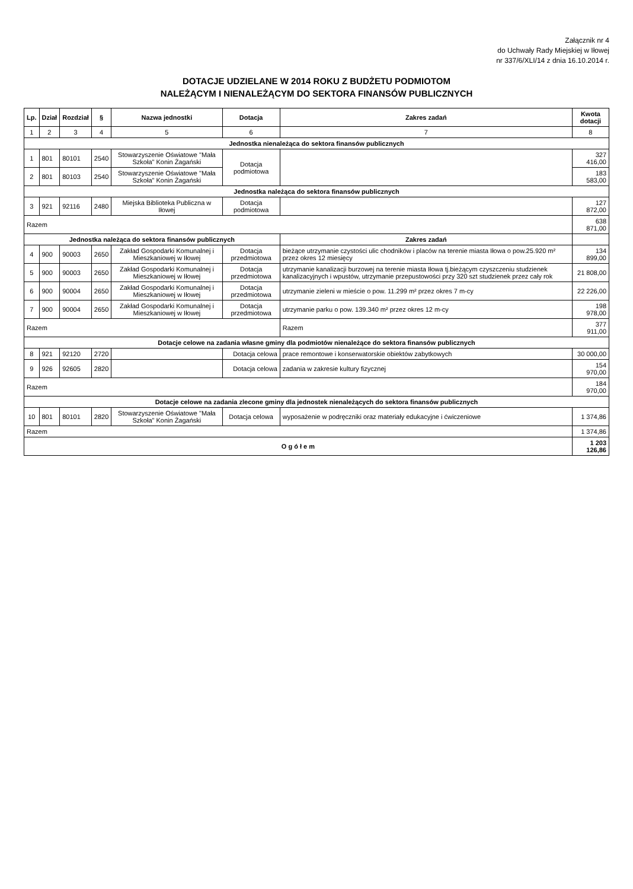Załącznik nr 4
do Uchwały Rady Miejskiej w Iłowej
nr 337/6/XLI/14 z dnia 16.10.2014 r.
DOTACJE UDZIELANE W 2014 ROKU Z BUDŻETU PODMIOTOM
NALEŻĄCYM I NIENALEŻĄCYM DO SEKTORA FINANSÓW PUBLICZNYCH
| Lp. | Dział | Rozdział | § | Nazwa jednostki | Dotacja | Zakres zadań | Kwota dotacji |
| --- | --- | --- | --- | --- | --- | --- | --- |
| 1 | 2 | 3 | 4 | 5 | 6 | 7 | 8 |
| Jednostka nienależąca do sektora finansów publicznych | | | | | | | |
| 1 | 801 | 80101 | 2540 | Stowarzyszenie Oświatowe "Mała Szkoła" Konin Żagański | Dotacja podmiotowa | | 327 416,00 |
| 2 | 801 | 80103 | 2540 | Stowarzyszenie Oświatowe "Mała Szkoła" Konin Żagański | | | 183 583,00 |
| Jednostka należąca do sektora finansów publicznych | | | | | | | |
| 3 | 921 | 92116 | 2480 | Miejska Biblioteka Publiczna w Iłowej | Dotacja podmiotowa | | 127 872,00 |
| Razem | | | | | | | 638 871,00 |
| Jednostka należąca do sektora finansów publicznych | | | | | | Zakres zadań | |
| 4 | 900 | 90003 | 2650 | Zakład Gospodarki Komunalnej i Mieszkaniowej w Iłowej | Dotacja przedmiotowa | bieżące utrzymanie czystości ulic chodników i placów na terenie miasta Iłowa o pow.25.920 m² przez okres 12 miesięcy | 134 899,00 |
| 5 | 900 | 90003 | 2650 | Zakład Gospodarki Komunalnej i Mieszkaniowej w Iłowej | Dotacja przedmiotowa | utrzymanie kanalizacji burzowej na terenie miasta Iłowa tj.bieżącym czyszczeniu studzienek kanalizacyjnych i wpustów, utrzymanie przepustowości przy 320 szt studzienek przez cały rok | 21 808,00 |
| 6 | 900 | 90004 | 2650 | Zakład Gospodarki Komunalnej i Mieszkaniowej w Iłowej | Dotacja przedmiotowa | utrzymanie zieleni w mieście o pow. 11.299 m² przez okres 7 m-cy | 22 226,00 |
| 7 | 900 | 90004 | 2650 | Zakład Gospodarki Komunalnej i Mieszkaniowej w Iłowej | Dotacja przedmiotowa | utrzymanie parku o pow. 139.340 m² przez okres 12 m-cy | 198 978,00 |
| Razem | | | | | | Razem | 377 911,00 |
| Dotacje celowe na zadania własne gminy dla podmiotów nienależące do sektora finansów publicznych | | | | | | | |
| 8 | 921 | 92120 | 2720 | | Dotacja celowa | prace remontowe i konserwatorskie obiektów zabytkowych | 30 000,00 |
| 9 | 926 | 92605 | 2820 | | Dotacja celowa | zadania w zakresie kultury fizycznej | 154 970,00 |
| Razem | | | | | | | 184 970,00 |
| Dotacje celowe na zadania zlecone gminy dla jednostek nienależących do sektora finansów publicznych | | | | | | | |
| 10 | 801 | 80101 | 2820 | Stowarzyszenie Oświatowe "Mała Szkoła" Konin Żagański | Dotacja celowa | wyposażenie w podręczniki oraz materiały edukacyjne i ćwiczeniowe | 1 374,86 |
| Razem | | | | | | | 1 374,86 |
| O g ó ł e m | | | | | | | 1 203 126,86 |